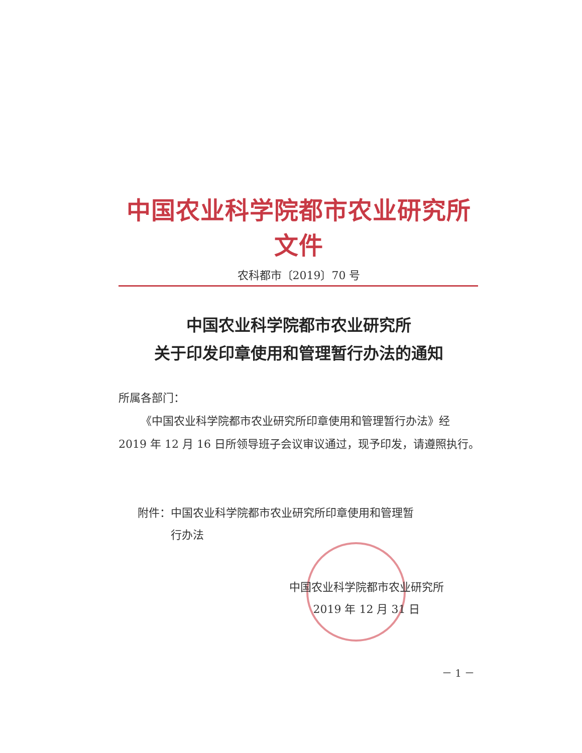中国农业科学院都市农业研究所文件
农科都市〔2019〕70 号
中国农业科学院都市农业研究所
关于印发印章使用和管理暂行办法的通知
所属各部门：
  《中国农业科学院都市农业研究所印章使用和管理暂行办法》经 2019 年 12 月 16 日所领导班子会议审议通过，现予印发，请遵照执行。
附件：中国农业科学院都市农业研究所印章使用和管理暂
   行办法
中国农业科学院都市农业研究所
2019 年 12 月 31 日
－ 1 －